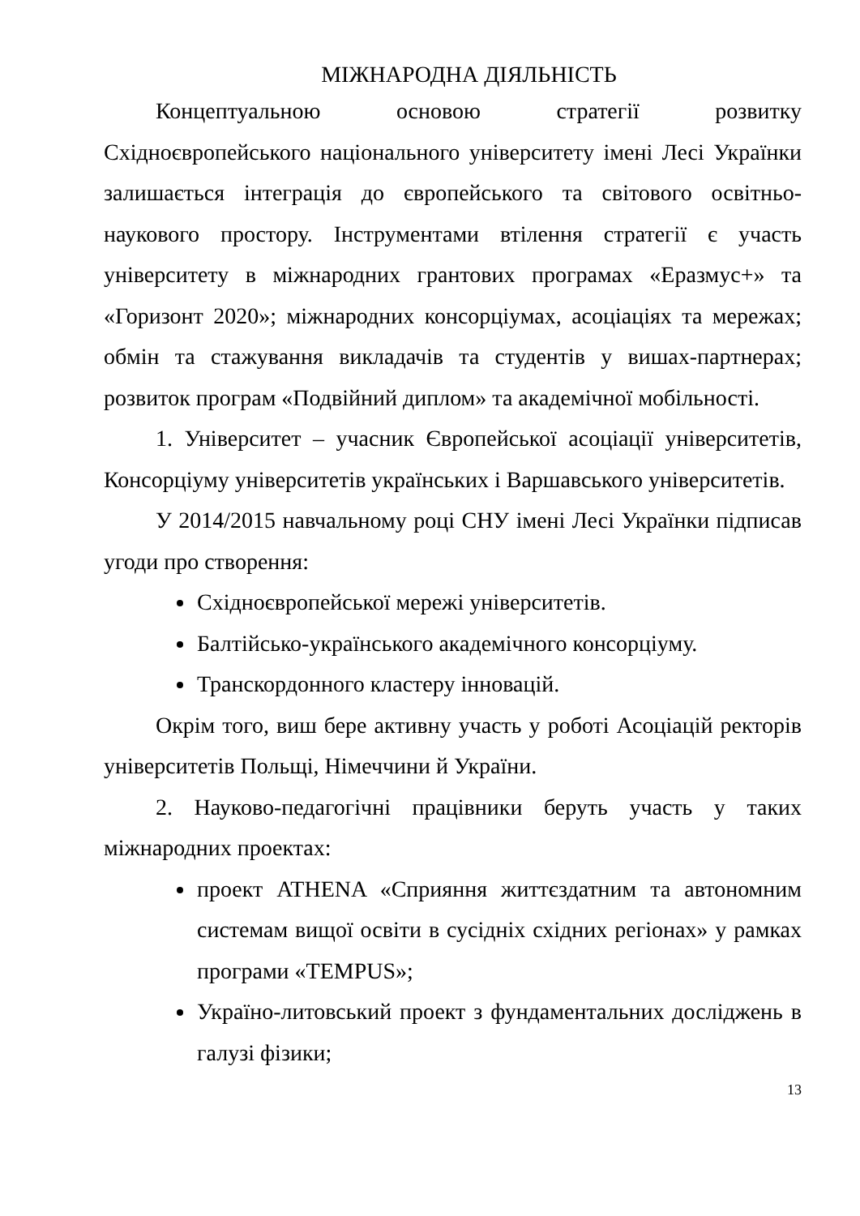МІЖНАРОДНА ДІЯЛЬНІСТЬ
Концептуальною основою стратегії розвитку Східноєвропейського національного університету імені Лесі Українки залишається інтеграція до європейського та світового освітньо-наукового простору. Інструментами втілення стратегії є участь університету в міжнародних грантових програмах «Еразмус+» та «Горизонт 2020»; міжнародних консорціумах, асоціаціях та мережах; обмін та стажування викладачів та студентів у вишах-партнерах; розвиток програм «Подвійний диплом» та академічної мобільності.
1. Університет – учасник Європейської асоціації університетів, Консорціуму університетів українських і Варшавського університетів.
У 2014/2015 навчальному році СНУ імені Лесі Українки підписав угоди про створення:
Східноєвропейської мережі університетів.
Балтійсько-українського академічного консорціуму.
Транскордонного кластеру інновацій.
Окрім того, виш бере активну участь у роботі Асоціацій ректорів університетів Польщі, Німеччини й України.
2. Науково-педагогічні працівники беруть участь у таких міжнародних проектах:
проект ATHENA «Сприяння життєздатним та автономним системам вищої освіти в сусідніх східних регіонах» у рамках програми «TEMPUS»;
Україно-литовський проект з фундаментальних досліджень в галузі фізики;
13